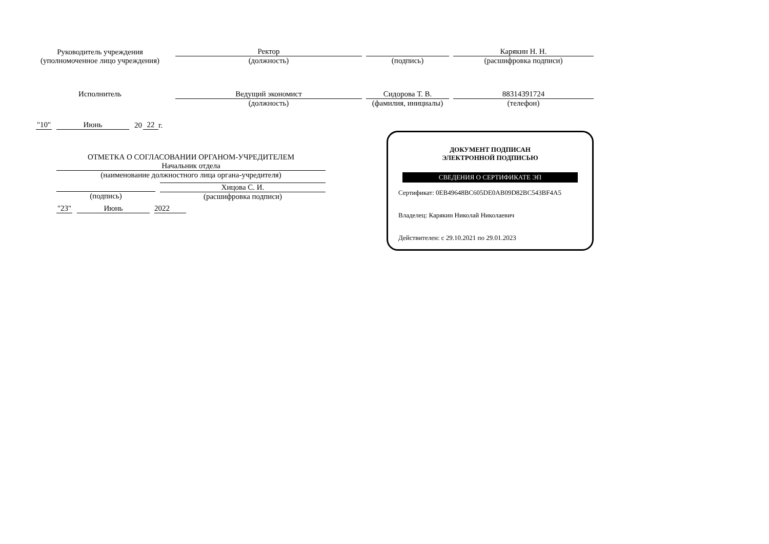Руководитель учреждения
(уполномоченное лицо учреждения)
Ректор
(должность)
(подпись)
Карякин Н. Н.
(расшифровка подписи)
Исполнитель
Ведущий экономист
(должность)
Сидорова Т. В.
(фамилия, инициалы)
88314391724
(телефон)
"10" Июнь 20 22 г.
ОТМЕТКА О СОГЛАСОВАНИИ ОРГАНОМ-УЧРЕДИТЕЛЕМ
Начальник отдела
(наименование должностного лица органа-учредителя)
(подпись) Хицова С. И.
(расшифровка подписи)
"23" Июнь 2022
ДОКУМЕНТ ПОДПИСАН
ЭЛЕКТРОННОЙ ПОДПИСЬЮ
СВЕДЕНИЯ О СЕРТИФИКАТЕ ЭП
Сертификат: 0EB49648BC605DE0AB09D82BC543BF4A5
Владелец: Карякин Николай Николаевич
Действителен: с 29.10.2021 по 29.01.2023